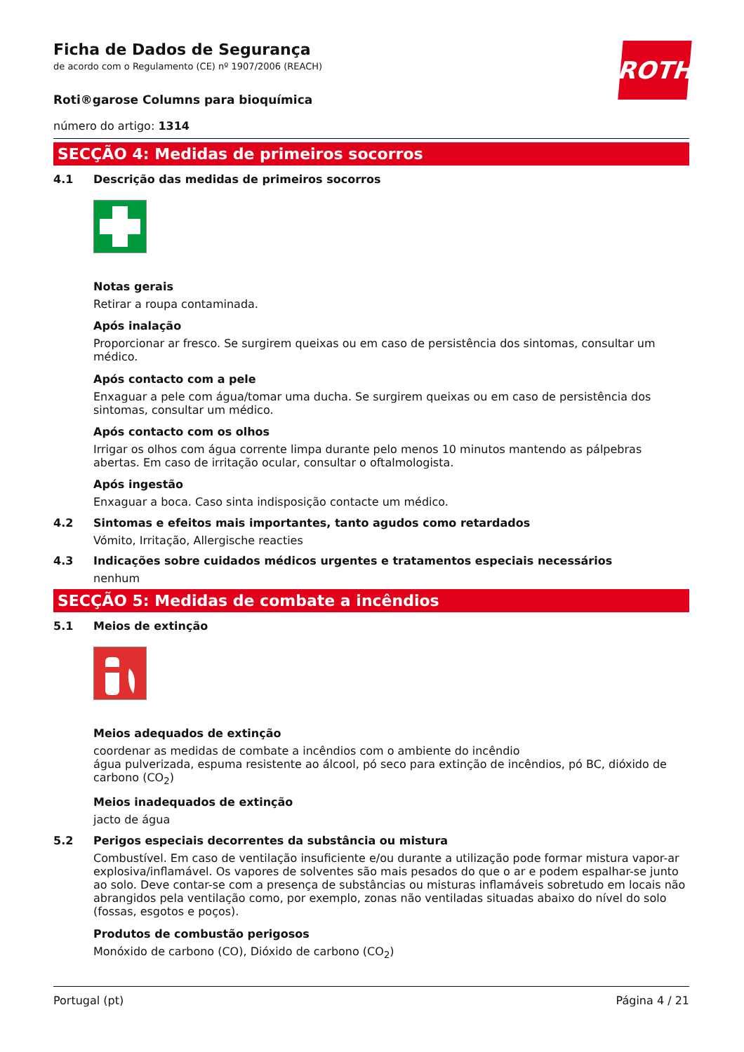ROTH
Ficha de Dados de Segurança
de acordo com o Regulamento (CE) nº 1907/2006 (REACH)
Roti®garose Columns para bioquímica
número do artigo: 1314
SECÇÃO 4: Medidas de primeiros socorros
4.1 Descrição das medidas de primeiros socorros
Notas gerais
Retirar a roupa contaminada.
Após inalação
Proporcionar ar fresco. Se surgirem queixas ou em caso de persistência dos sintomas, consultar um médico.
Após contacto com a pele
Enxaguar a pele com água/tomar uma ducha. Se surgirem queixas ou em caso de persistência dos sintomas, consultar um médico.
Após contacto com os olhos
Irrigar os olhos com água corrente limpa durante pelo menos 10 minutos mantendo as pálpebras abertas. Em caso de irritação ocular, consultar o oftalmologista.
Após ingestão
Enxaguar a boca. Caso sinta indisposição contacte um médico.
4.2 Sintomas e efeitos mais importantes, tanto agudos como retardados
Vómito, Irritação, Allergische reacties
4.3 Indicações sobre cuidados médicos urgentes e tratamentos especiais necessários
nenhum
SECÇÃO 5: Medidas de combate a incêndios
5.1 Meios de extinção
Meios adequados de extinção
coordenar as medidas de combate a incêndios com o ambiente do incêndio
água pulverizada, espuma resistente ao álcool, pó seco para extinção de incêndios, pó BC, dióxido de carbono (CO<sub>2</sub>)
Meios inadequados de extinção
jacto de água
5.2 Perigos especiais decorrentes da substância ou mistura
Combustível. Em caso de ventilação insuficiente e/ou durante a utilização pode formar mistura vapor-ar explosiva/inflamável. Os vapores de solventes são mais pesados do que o ar e podem espalhar-se junto ao solo. Deve contar-se com a presença de substâncias ou misturas inflamáveis sobretudo em locais não abrangidos pela ventilação como, por exemplo, zonas não ventiladas situadas abaixo do nível do solo (fossas, esgotos e poços).
Produtos de combustão perigosos
Monóxido de carbono (CO), Dióxido de carbono (CO<sub>2</sub>)
Portugal (pt) Página 4 / 21